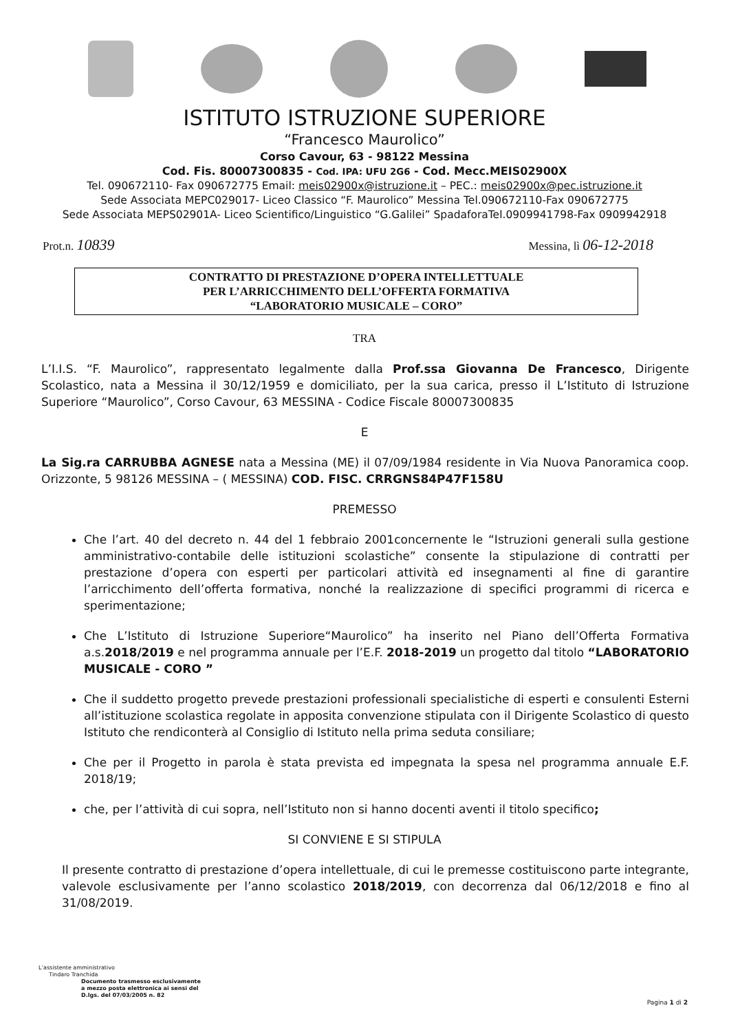ISTITUTO ISTRUZIONE SUPERIORE
“Francesco Maurolico”
Corso Cavour, 63 - 98122 Messina
Cod. Fis. 80007300835 - Cod. IPA: UFU 2G6 - Cod. Mecc.MEIS02900X
Tel. 090672110- Fax 090672775 Email: meis02900x@istruzione.it – PEC.: meis02900x@pec.istruzione.it
Sede Associata MEPC029017- Liceo Classico “F. Maurolico” Messina Tel.090672110-Fax 090672775
Sede Associata MEPS02901A- Liceo Scientifico/Linguistico “G.Galilei” SpadaforaTel.0909941798-Fax 0909942918
Prot.n. 10839 Messina, lì 06-12-2018
CONTRATTO DI PRESTAZIONE D’OPERA INTELLETTUALE
PER L’ARRICCHIMENTO DELL’OFFERTA FORMATIVA
“LABORATORIO MUSICALE – CORO”
TRA
L’I.I.S. “F. Maurolico”, rappresentato legalmente dalla Prof.ssa Giovanna De Francesco, Dirigente Scolastico, nata a Messina il 30/12/1959 e domiciliato, per la sua carica, presso il L’Istituto di Istruzione Superiore “Maurolico”, Corso Cavour, 63 MESSINA - Codice Fiscale 80007300835
E
La Sig.ra CARRUBBA AGNESE nata a Messina (ME) il 07/09/1984 residente in Via Nuova Panoramica coop. Orizzonte, 5 98126 MESSINA – ( MESSINA) COD. FISC. CRRGNS84P47F158U
PREMESSO
Che l’art. 40 del decreto n. 44 del 1 febbraio 2001concernente le “Istruzioni generali sulla gestione amministrativo-contabile delle istituzioni scolastiche” consente la stipulazione di contratti per prestazione d’opera con esperti per particolari attività ed insegnamenti al fine di garantire l’arricchimento dell’offerta formativa, nonché la realizzazione di specifici programmi di ricerca e sperimentazione;
Che L’Istituto di Istruzione Superiore“Maurolico” ha inserito nel Piano dell’Offerta Formativa a.s.2018/2019 e nel programma annuale per l’E.F. 2018-2019 un progetto dal titolo “LABORATORIO MUSICALE - CORO ”
Che il suddetto progetto prevede prestazioni professionali specialistiche di esperti e consulenti Esterni all’istituzione scolastica regolate in apposita convenzione stipulata con il Dirigente Scolastico di questo Istituto che rendiconterà al Consiglio di Istituto nella prima seduta consiliare;
Che per il Progetto in parola è stata prevista ed impegnata la spesa nel programma annuale E.F. 2018/19;
che, per l’attività di cui sopra, nell’Istituto non si hanno docenti aventi il titolo specifico;
SI CONVIENE E SI STIPULA
Il presente contratto di prestazione d’opera intellettuale, di cui le premesse costituiscono parte integrante, valevole esclusivamente per l’anno scolastico 2018/2019, con decorrenza dal 06/12/2018 e fino al 31/08/2019.
L’assistente amministrativo
Tindaro Tranchida
Documento trasmesso esclusivamente
a mezzo posta elettronica ai sensi del
D.lgs. del 07/03/2005 n. 82
Pagina 1 di 2